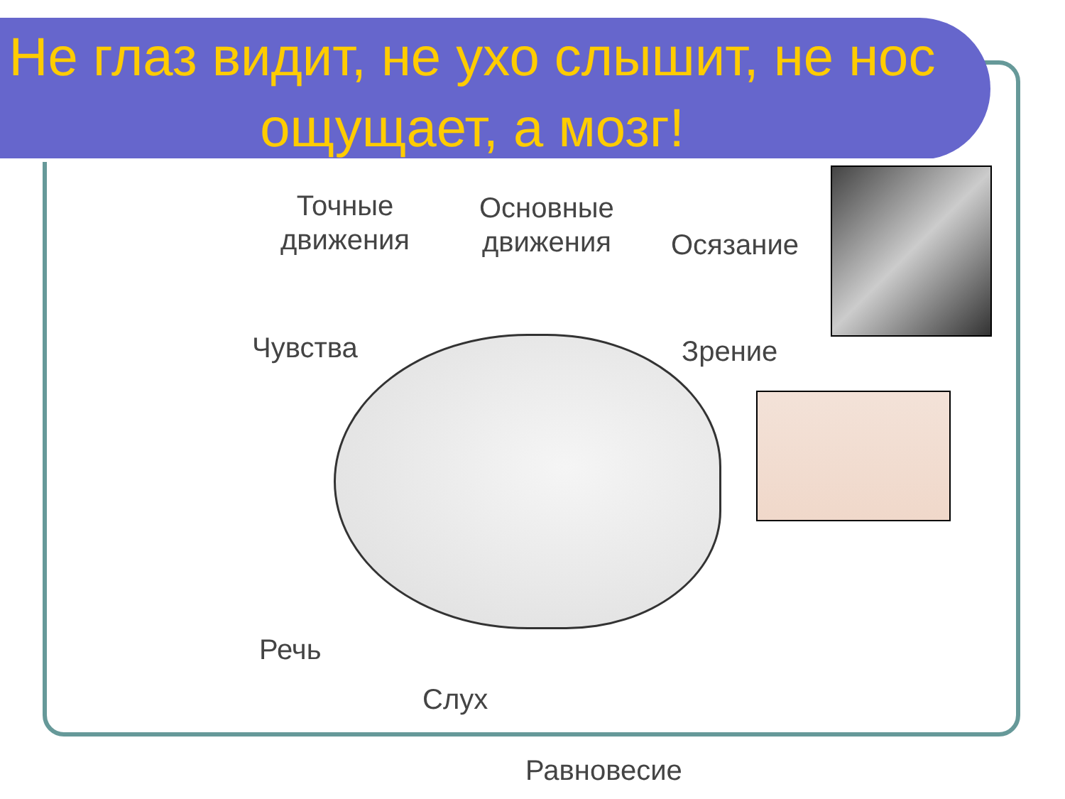Не глаз видит, не ухо слышит, не нос ощущает, а мозг!
Точные
движения
Основные
движения
Осязание
Чувства Зрение
Речь
Слух
Равновесие